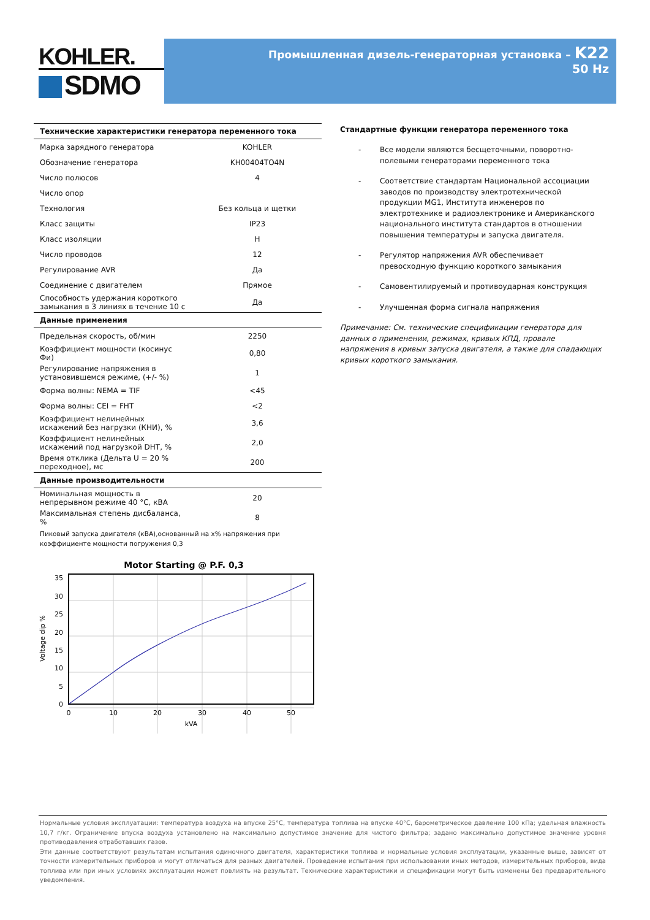KOHLER.
SDMO
Промышленная дизель-генераторная установка – K22
50 Hz
| Технические характеристики генератора переменного тока | |
| --- | --- |
| Марка зарядного генератора | KOHLER |
| Обозначение генератора | KH00404TO4N |
| Число полюсов | 4 |
| Число опор | |
| Технология | Без кольца и щетки |
| Класс защиты | IP23 |
| Класс изоляции | H |
| Число проводов | 12 |
| Регулирование AVR | Да |
| Соединение с двигателем | Прямое |
| Способность удержания короткого замыкания в 3 линиях в течение 10 с | Да |
| Данные применения | |
| Предельная скорость, об/мин | 2250 |
| Коэффициент мощности (косинус Фи) | 0,80 |
| Регулирование напряжения в установившемся режиме, (+/- %) | 1 |
| Форма волны: NEMA = TIF | <45 |
| Форма волны: CEI = FHT | <2 |
| Коэффициент нелинейных искажений без нагрузки (КНИ), % | 3,6 |
| Коэффициент нелинейных искажений под нагрузкой DHT, % | 2,0 |
| Время отклика (Дельта U = 20 % переходное), мс | 200 |
| Данные производительности | |
| Номинальная мощность в непрерывном режиме 40 °C, кВА | 20 |
| Максимальная степень дисбаланса, % | 8 |
Пиковый запуска двигателя (кВА),основанный на x% напряжения при коэффициенте мощности погружения 0,3
Motor Starting @ P.F. 0,3
0
5
10
15
20
25
30
35
0
10
20
30
40
50
kVA
Voltage dip %
Стандартные функции генератора переменного тока
- Все модели являются бесщеточными, поворотно-полевыми генераторами переменного тока
- Соответствие стандартам Национальной ассоциации заводов по производству электротехнической продукции MG1, Института инженеров по электротехнике и радиоэлектронике и Американского национального института стандартов в отношении повышения температуры и запуска двигателя.
- Регулятор напряжения AVR обеспечивает превосходную функцию короткого замыкания
- Самовентилируемый и противоударная конструкция
- Улучшенная форма сигнала напряжения
Примечание: См. технические спецификации генератора для данных о применении, режимах, кривых КПД, провале напряжения в кривых запуска двигателя, а также для спадающих кривых короткого замыкания.
Нормальные условия эксплуатации: температура воздуха на впуске 25°C, температура топлива на впуске 40°C, барометрическое давление 100 кПа; удельная влажность 10,7 г/кг. Ограничение впуска воздуха установлено на максимально допустимое значение для чистого фильтра; задано максимально допустимое значение уровня противодавления отработавших газов.
Эти данные соответствуют результатам испытания одиночного двигателя, характеристики топлива и нормальные условия эксплуатации, указанные выше, зависят от точности измерительных приборов и могут отличаться для разных двигателей. Проведение испытания при использовании иных методов, измерительных приборов, вида топлива или при иных условиях эксплуатации может повлиять на результат. Технические характеристики и спецификации могут быть изменены без предварительного уведомления.